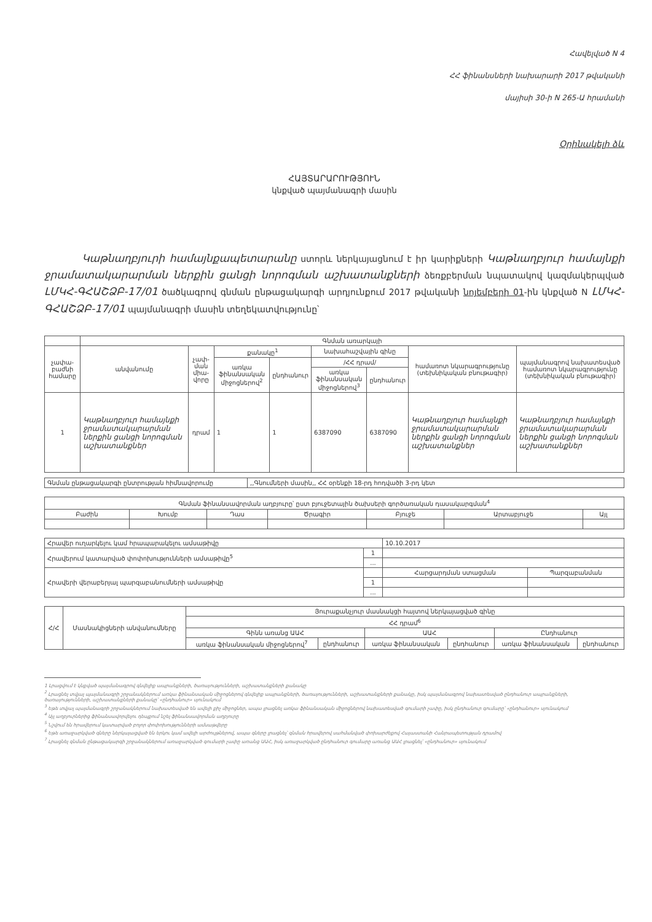Հավելված N 4
ՀՀ ֆինանսների նախարարի 2017 թվականի
մայիսի 30-ի N 265-Ա հրամանի
Օրինակելի ձև
ՀԱՅՏԱՐԱՐՈՒԹՅՈՒՆ
կնքված պայմանագրի մասին
Կաթնաղբյուրի համայնքապետարանը ստորև ներկայացնում է իր կարիքների Կաթնաղբյուր համայնքի ջրամատակարարման ներքին ցանցի նորոգման աշխատանքների ձեռքբերման նպատակով կազմակերպված ԼՄԿՀ-ԳՀԱՇՁԲ-17/01 ծածկագրով գնման ընթացակարգի արդյունքում 2017 թվականի նոյեմբերի 01-ին կնքված N ԼՄԿՀ-ԳՀԱՇՁԲ-17/01 պայմանագրի մասին տեղեկատվությունը՝
| | Գնման առարկայի | | | | | | | |
| չափա-բաժնի համարը | անվանումը | չափ-ման միա-վորը | քանակը<sup>1</sup> | | նախահաշվային գինը | | համառոտ նկարագրությունը (տեխնիկական բնութագիր) | պայմանագրով նախատեսված համառոտ նկարագրությունը (տեխնիկական բնութագիր) |
| | | | առկա ֆինանսական միջոցներով<sup>2</sup> | ընդհանուր | /ՀՀ դրամ/ | | | |
| | | | | | առկա ֆինանսական միջոցներով<sup>3</sup> | ընդհանուր | | |
| 1 | Կաթնաղբյուր համայնքի ջրամատակարարման ներքին ցանցի նորոգման աշխատանքներ | դրամ | 1 | 1 | 6387090 | 6387090 | Կաթնաղբյուր համայնքի ջրամատակարարման ներքին ցանցի նորոգման աշխատանքներ | Կաթնաղբյուր համայնքի ջրամատակարարման ներքին ցանցի նորոգման աշխատանքներ |
| Գնման ընթացակարգի ընտրության հիմնավորումը | ,,Գնումների մասին,, ՀՀ օրենքի 18-րդ հոդվածի 3-րդ կետ |
| Գնման ֆինանսավորման աղբյուրը՝ ըստ բյուջետային ծախսերի գործառական դասակարգման<sup>4</sup> | | | | | | |
| Բաժին | Խումբ | Դաս | Ծրագիր | Բյուջե | Արտաբյուջե | Այլ |
| Հրավեր ուղարկելու կամ հրապարակելու ամսաթիվը | | 10.10.2017 | |
| Հրավերում կատարված փոփոխությունների ամսաթիվը<sup>5</sup> | 1 | | |
| | ... | | |
| Հրավերի վերաբերյալ պարզաբանումների ամսաթիվը | | Հարցարդման ստացման | Պարզաբանման |
| | 1 | | |
| | ... | | |
| Հ/Հ | Մասնակիցների անվանումները | Յուրաքանչյուր մասնակցի հայտով ներկայացված գինը | | | | | |
| | | ՀՀ դրամ<sup>6</sup> | | | | | |
| | | Գինն առանց ԱԱՀ | | ԱԱՀ | | Ընդհանուր | |
| | | առկա ֆինանսական միջոցներով<sup>7</sup> | ընդհանուր | առկա ֆինանսական | ընդհանուր | առկա ֆինանսական | ընդհանուր |
1 Լրացվում է կնքված պայմանագրով գնվելիք ապրանքների, ծառայությունների, աշխատանքների քանակը
<sup>2</sup> Լրացնել տվյալ պայմանագրի շրջանակներում առկա ֆինանսական միջոցներով գնվելիք ապրանքների, ծառայությունների, աշխատանքների քանակը, իսկ պայմանագրով նախատեսված ընդհանուր ապրանքների, ծառայությունների, աշխատանքների քանակը՝ «ընդհանուր» սյունակում
<sup>3</sup> Եթե տվյալ պայմանագրի շրջանակներում նախատեսված են ավելի քիչ միջոցներ, ապա լրացնել առկա ֆինանսական միջոցներով նախատեսված գումարի չափը, իսկ ընդհանուր գումարը՝ «ընդհանուր» սյունակում
<sup>4</sup> Այլ աղբյուրներից ֆինանսավորվելու դեպքում նշել ֆինանսավորման աղբյուրը
<sup>5</sup> Նշվում են հրավերում կատարված բոլոր փոփոխությունների ամսաթվերը
<sup>6</sup> Եթե առաջարկված գները ներկայացված են երկու կամ ավելի արժույթներով, ապա գները լրացնել՝ գնման հրավերով սահմանված փոխարժեքով Հայաստանի Հանրապետության դրամով
<sup>7</sup> Լրացնել գնման ընթացակարգի շրջանակներում առաջարկված գումարի չափը առանց ԱԱՀ, իսկ առաջարկված ընդհանուր գումարը առանց ԱԱՀ լրացնել՝ «ընդհանուր» սյունակում